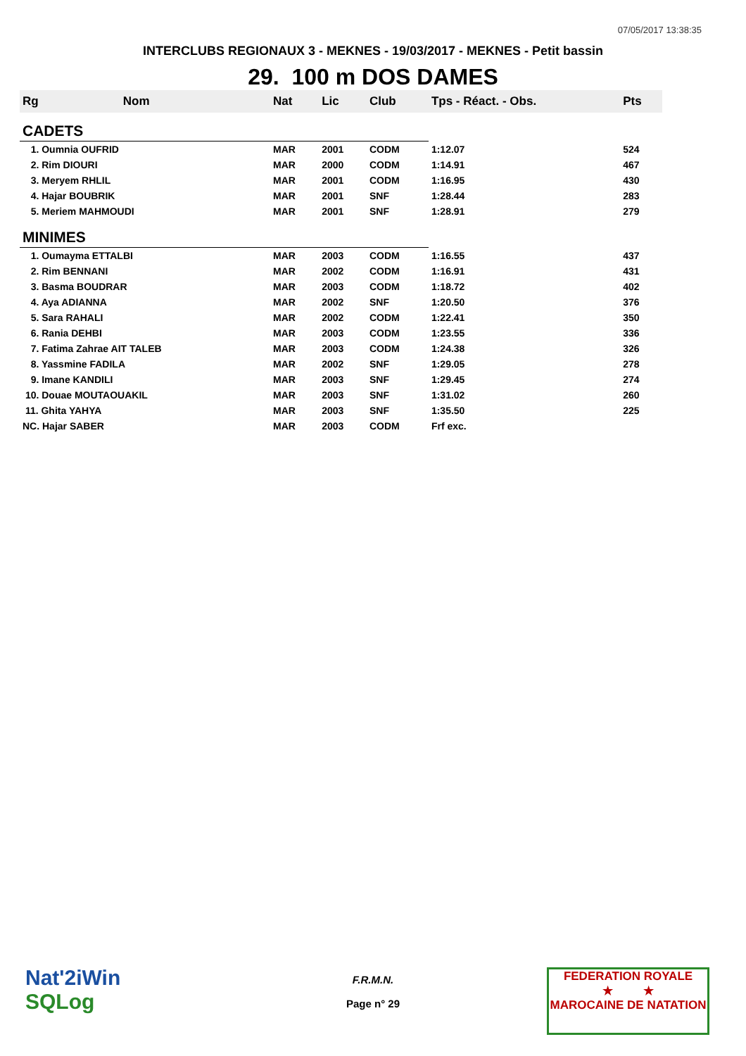07/05/2017 13:38:35
INTERCLUBS REGIONAUX 3 - MEKNES - 19/03/2017 - MEKNES - Petit bassin
29. 100 m DOS DAMES
| Rg | Nom | Nat | Lic | Club | Tps - Réact. - Obs. | Pts |
| --- | --- | --- | --- | --- | --- | --- |
| CADETS | | | | | | |
| 1. Oumnia OUFRID | | MAR | 2001 | CODM | 1:12.07 | 524 |
| 2. Rim DIOURI | | MAR | 2000 | CODM | 1:14.91 | 467 |
| 3. Meryem RHLIL | | MAR | 2001 | CODM | 1:16.95 | 430 |
| 4. Hajar BOUBRIK | | MAR | 2001 | SNF | 1:28.44 | 283 |
| 5. Meriem MAHMOUDI | | MAR | 2001 | SNF | 1:28.91 | 279 |
| MINIMES | | | | | | |
| 1. Oumayma ETTALBI | | MAR | 2003 | CODM | 1:16.55 | 437 |
| 2. Rim BENNANI | | MAR | 2002 | CODM | 1:16.91 | 431 |
| 3. Basma BOUDRAR | | MAR | 2003 | CODM | 1:18.72 | 402 |
| 4. Aya ADIANNA | | MAR | 2002 | SNF | 1:20.50 | 376 |
| 5. Sara RAHALI | | MAR | 2002 | CODM | 1:22.41 | 350 |
| 6. Rania DEHBI | | MAR | 2003 | CODM | 1:23.55 | 336 |
| 7. Fatima Zahrae AIT TALEB | | MAR | 2003 | CODM | 1:24.38 | 326 |
| 8. Yassmine FADILA | | MAR | 2002 | SNF | 1:29.05 | 278 |
| 9. Imane KANDILI | | MAR | 2003 | SNF | 1:29.45 | 274 |
| 10. Douae MOUTAOUAKIL | | MAR | 2003 | SNF | 1:31.02 | 260 |
| 11. Ghita YAHYA | | MAR | 2003 | SNF | 1:35.50 | 225 |
| NC. Hajar SABER | | MAR | 2003 | CODM | Frf exc. | |
Nat'2iWin
SQLog
F.R.M.N.
Page n° 29
FEDERATION ROYALE
★ ★
MAROCAINE DE NATATION